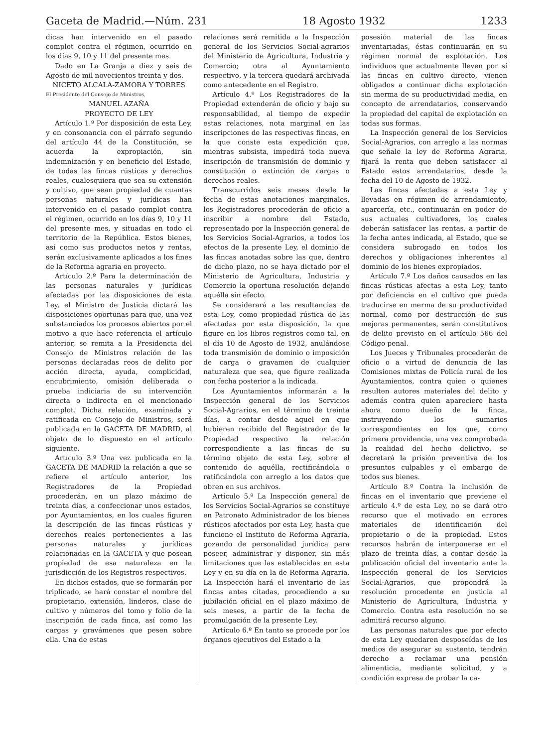Gaceta de Madrid.—Núm. 231 18 Agosto 1932 1233
dicas han intervenido en el pasado complot contra el régimen, ocurrido en los días 9, 10 y 11 del presente mes.
Dado en La Granja a diez y seis de Agosto de mil novecientos treinta y dos.
NICETO ALCALA-ZAMORA Y TORRES
El Presidente del Consejo de Ministros,
MANUEL AZAÑA
PROYECTO DE LEY
Artículo 1.º Por disposición de esta Ley, y en consonancia con el párrafo segundo del artículo 44 de la Constitución, se acuerda la expropiación, sin indemnización y en beneficio del Estado, de todas las fincas rústicas y derechos reales, cualesquiera que sea su extensión y cultivo, que sean propiedad de cuantas personas naturales y jurídicas han intervenido en el pasado complot contra el régimen, ocurrido en los días 9, 10 y 11 del presente mes, y situadas en todo el territorio de la República. Estos bienes, así como sus productos netos y rentas, serán exclusivamente aplicados a los fines de la Reforma agraria en proyecto.
Artículo 2.º Para la determinación de las personas naturales y jurídicas afectadas por las disposiciones de esta Ley, el Ministro de Justicia dictará las disposiciones oportunas para que, una vez substanciados los procesos abiertos por el motivo a que hace referencia el artículo anterior, se remita a la Presidencia del Consejo de Ministros relación de las personas declaradas reos de delito por acción directa, ayuda, complicidad, encubrimiento, omisión deliberada o prueba indiciaria de su intervención directa o indirecta en el mencionado complot. Dicha relación, examinada y ratificada en Consejo de Ministros, será publicada en la GACETA DE MADRID, al objeto de lo dispuesto en el artículo siguiente.
Artículo 3.º Una vez publicada en la GACETA DE MADRID la relación a que se refiere el artículo anterior, los Registradores de la Propiedad procederán, en un plazo máximo de treinta días, a confeccionar unos estados, por Ayuntamientos, en los cuales figuren la descripción de las fincas rústicas y derechos reales pertenecientes a las personas naturales y jurídicas relacionadas en la GACETA y que posean propiedad de esa naturaleza en la jurisdicción de los Registros respectivos.
En dichos estados, que se formarán por triplicado, se hará constar el nombre del propietario, extensión, linderos, clase de cultivo y números del tomo y folio de la inscripción de cada finca, así como las cargas y gravámenes que pesen sobre ella. Una de estas
relaciones será remitida a la Inspección general de los Servicios Social-agrarios del Ministerio de Agricultura, Industria y Comercio; otra al Ayuntamiento respectivo, y la tercera quedará archivada como antecedente en el Registro.
Artículo 4.º Los Registradores de la Propiedad extenderán de oficio y bajo su responsabilidad, al tiempo de expedir estas relaciones, nota marginal en las inscripciones de las respectivas fincas, en la que conste esta expedición que, mientras subsista, impedirá toda nueva inscripción de transmisión de dominio y constitución o extinción de cargas o derechos reales.
Transcurridos seis meses desde la fecha de estas anotaciones marginales, los Registradores procederán de oficio a inscribir a nombre del Estado, representado por la Inspección general de los Servicios Social-Agrarios, a todos los efectos de la presente Ley, el dominio de las fincas anotadas sobre las que, dentro de dicho plazo, no se haya dictado por el Ministerio de Agricultura, Industria y Comercio la oportuna resolución dejando aquélla sin efecto.
Se considerará a las resultancias de esta Ley, como propiedad rústica de las afectadas por esta disposición, la que figure en los libros registros como tal, en el día 10 de Agosto de 1932, anulándose toda transmisión de dominio o imposición de carga o gravamen de cualquier naturaleza que sea, que figure realizada con fecha posterior a la indicada.
Los Ayuntamientos informarán a la Inspección general de los Servicios Social-Agrarios, en el término de treinta días, a contar desde aquel en que hubieren recibido del Registrador de la Propiedad respectivo la relación correspondiente a las fincas de su término objeto de esta Ley, sobre el contenido de aquélla, rectificándola o ratificándola con arreglo a los datos que obren en sus archivos.
Artículo 5.º La Inspección general de los Servicios Social-Agrarios se constituye en Patronato Administrador de los bienes rústicos afectados por esta Ley, hasta que funcione el Instituto de Reforma Agraria, gozando de personalidad jurídica para poseer, administrar y disponer, sin más limitaciones que las establecidas en esta Ley y en su día en la de Reforma Agraria. La Inspección hará el inventario de las fincas antes citadas, procediendo a su jubilación oficial en el plazo máximo de seis meses, a partir de la fecha de promulgación de la presente Ley.
Artículo 6.º En tanto se procede por los órganos ejecutivos del Estado a la
posesión material de las fincas inventariadas, éstas continuarán en su régimen normal de explotación. Los individuos que actualmente lleven por sí las fincas en cultivo directo, vienen obligados a continuar dicha explotación sin merma de su productividad media, en concepto de arrendatarios, conservando la propiedad del capital de explotación en todas sus formas.
La Inspección general de los Servicios Social-Agrarios, con arreglo a las normas que señale la ley de Reforma Agraria, fijará la renta que deben satisfacer al Estado estos arrendatarios, desde la fecha del 10 de Agosto de 1932.
Las fincas afectadas a esta Ley y llevadas en régimen de arrendamiento, aparcería, etc., continuarán en poder de sus actuales cultivadores, los cuales deberán satisfacer las rentas, a partir de la fecha antes indicada, al Estado, que se considera subrogado en todos los derechos y obligaciones inherentes al dominio de los bienes expropiados.
Artículo 7.º Los daños causados en las fincas rústicas afectas a esta Ley, tanto por deficiencia en el cultivo que pueda traducirse en merma de su productividad normal, como por destrucción de sus mejoras permanentes, serán constitutivos de delito previsto en el artículo 566 del Código penal.
Los Jueces y Tribunales procederán de oficio o a virtud de denuncia de las Comisiones mixtas de Policía rural de los Ayuntamientos, contra quien o quienes resulten autores materiales del delito y además contra quien apareciere hasta ahora como dueño de la finca, instruyendo los sumarios correspondientes en los que, como primera providencia, una vez comprobada la realidad del hecho delictivo, se decretará la prisión preventiva de los presuntos culpables y el embargo de todos sus bienes.
Artículo 8.º Contra la inclusión de fincas en el inventario que previene el artículo 4.º de esta Ley, no se dará otro recurso que el motivado en errores materiales de identificación del propietario o de la propiedad. Estos recursos habrán de interponerse en el plazo de treinta días, a contar desde la publicación oficial del inventario ante la Inspección general de los Servicios Social-Agrarios, que propondrá la resolución procedente en justicia al Ministerio de Agricultura, Industria y Comercio. Contra esta resolución no se admitirá recurso alguno.
Las personas naturales que por efecto de esta Ley quedaren desposeídas de los medios de asegurar su sustento, tendrán derecho a reclamar una pensión alimenticia, mediante solicitud, y a condición expresa de probar la ca-